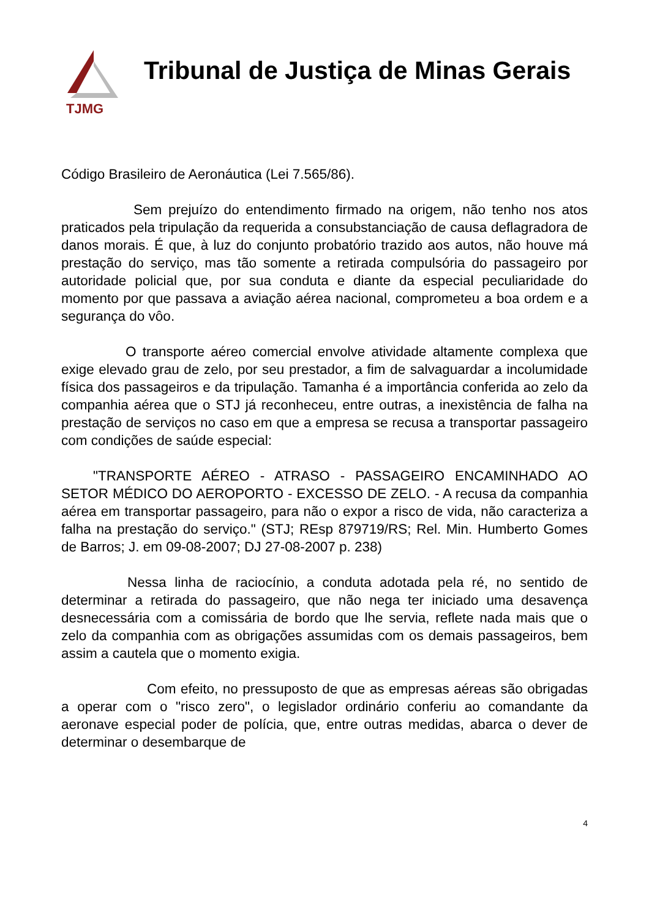TJMG
Tribunal de Justiça de Minas Gerais
Código Brasileiro de Aeronáutica (Lei 7.565/86).
Sem prejuízo do entendimento firmado na origem, não tenho nos atos praticados pela tripulação da requerida a consubstanciação de causa deflagradora de danos morais. É que, à luz do conjunto probatório trazido aos autos, não houve má prestação do serviço, mas tão somente a retirada compulsória do passageiro por autoridade policial que, por sua conduta e diante da especial peculiaridade do momento por que passava a aviação aérea nacional, comprometeu a boa ordem e a segurança do vôo.
O transporte aéreo comercial envolve atividade altamente complexa que exige elevado grau de zelo, por seu prestador, a fim de salvaguardar a incolumidade física dos passageiros e da tripulação. Tamanha é a importância conferida ao zelo da companhia aérea que o STJ já reconheceu, entre outras, a inexistência de falha na prestação de serviços no caso em que a empresa se recusa a transportar passageiro com condições de saúde especial:
"TRANSPORTE AÉREO - ATRASO - PASSAGEIRO ENCAMINHADO AO SETOR MÉDICO DO AEROPORTO - EXCESSO DE ZELO. - A recusa da companhia aérea em transportar passageiro, para não o expor a risco de vida, não caracteriza a falha na prestação do serviço." (STJ; REsp 879719/RS; Rel. Min. Humberto Gomes de Barros; J. em 09-08-2007; DJ 27-08-2007 p. 238)
Nessa linha de raciocínio, a conduta adotada pela ré, no sentido de determinar a retirada do passageiro, que não nega ter iniciado uma desavença desnecessária com a comissária de bordo que lhe servia, reflete nada mais que o zelo da companhia com as obrigações assumidas com os demais passageiros, bem assim a cautela que o momento exigia.
Com efeito, no pressuposto de que as empresas aéreas são obrigadas a operar com o "risco zero", o legislador ordinário conferiu ao comandante da aeronave especial poder de polícia, que, entre outras medidas, abarca o dever de determinar o desembarque de
4